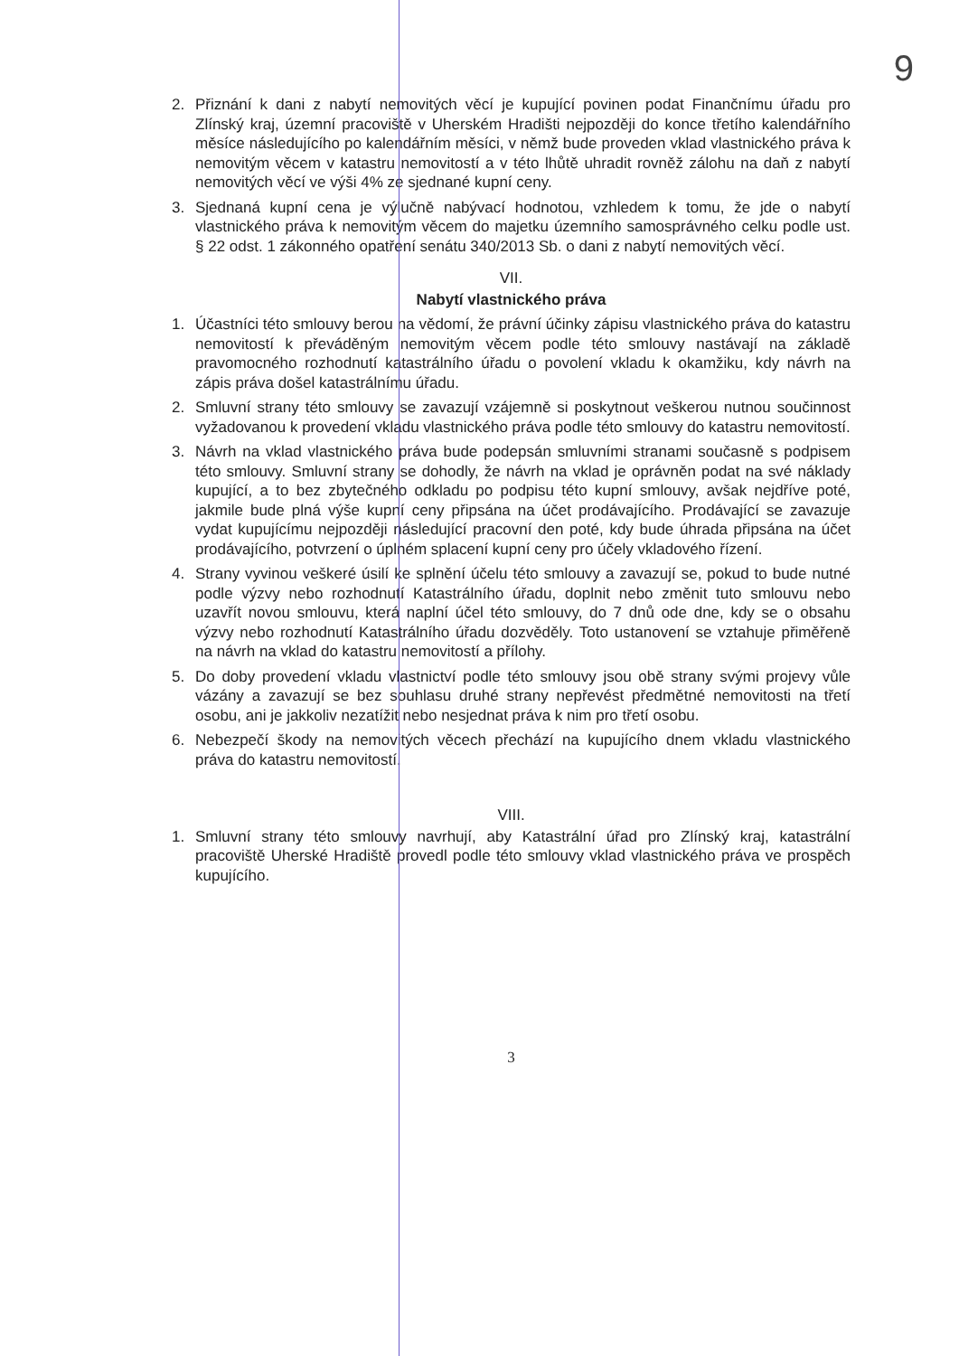9
2. Přiznání k dani z nabytí nemovitých věcí je kupující povinen podat Finančnímu úřadu pro Zlínský kraj, územní pracoviště v Uherském Hradišti nejpozději do konce třetího kalendářního měsíce následujícího po kalendářním měsíci, v němž bude proveden vklad vlastnického práva k nemovitým věcem v katastru nemovitostí a v této lhůtě uhradit rovněž zálohu na daň z nabytí nemovitých věcí ve výši 4% ze sjednané kupní ceny.
3. Sjednaná kupní cena je výlučně nabývací hodnotou, vzhledem k tomu, že jde o nabytí vlastnického práva k nemovitým věcem do majetku územního samosprávného celku podle ust. § 22 odst. 1 zákonného opatření senátu 340/2013 Sb. o dani z nabytí nemovitých věcí.
VII.
Nabytí vlastnického práva
1. Účastníci této smlouvy berou na vědomí, že právní účinky zápisu vlastnického práva do katastru nemovitostí k převáděným nemovitým věcem podle této smlouvy nastávají na základě pravomocného rozhodnutí katastrálního úřadu o povolení vkladu k okamžiku, kdy návrh na zápis práva došel katastrálnímu úřadu.
2. Smluvní strany této smlouvy se zavazují vzájemně si poskytnout veškerou nutnou součinnost vyžadovanou k provedení vkladu vlastnického práva podle této smlouvy do katastru nemovitostí.
3. Návrh na vklad vlastnického práva bude podepsán smluvními stranami současně s podpisem této smlouvy. Smluvní strany se dohodly, že návrh na vklad je oprávněn podat na své náklady kupující, a to bez zbytečného odkladu po podpisu této kupní smlouvy, avšak nejdříve poté, jakmile bude plná výše kupní ceny připsána na účet prodávajícího. Prodávající se zavazuje vydat kupujícímu nejpozději následující pracovní den poté, kdy bude úhrada připsána na účet prodávajícího, potvrzení o úplném splacení kupní ceny pro účely vkladového řízení.
4. Strany vyvinou veškeré úsilí ke splnění účelu této smlouvy a zavazují se, pokud to bude nutné podle výzvy nebo rozhodnutí Katastrálního úřadu, doplnit nebo změnit tuto smlouvu nebo uzavřít novou smlouvu, která naplní účel této smlouvy, do 7 dnů ode dne, kdy se o obsahu výzvy nebo rozhodnutí Katastrálního úřadu dozvěděly. Toto ustanovení se vztahuje přiměřeně na návrh na vklad do katastru nemovitostí a přílohy.
5. Do doby provedení vkladu vlastnictví podle této smlouvy jsou obě strany svými projevy vůle vázány a zavazují se bez souhlasu druhé strany nepřevést předmětné nemovitosti na třetí osobu, ani je jakkoliv nezatížit nebo nesjednat práva k nim pro třetí osobu.
6. Nebezpečí škody na nemovitých věcech přechází na kupujícího dnem vkladu vlastnického práva do katastru nemovitostí.
VIII.
1. Smluvní strany této smlouvy navrhují, aby Katastrální úřad pro Zlínský kraj, katastrální pracoviště Uherské Hradiště provedl podle této smlouvy vklad vlastnického práva ve prospěch kupujícího.
3